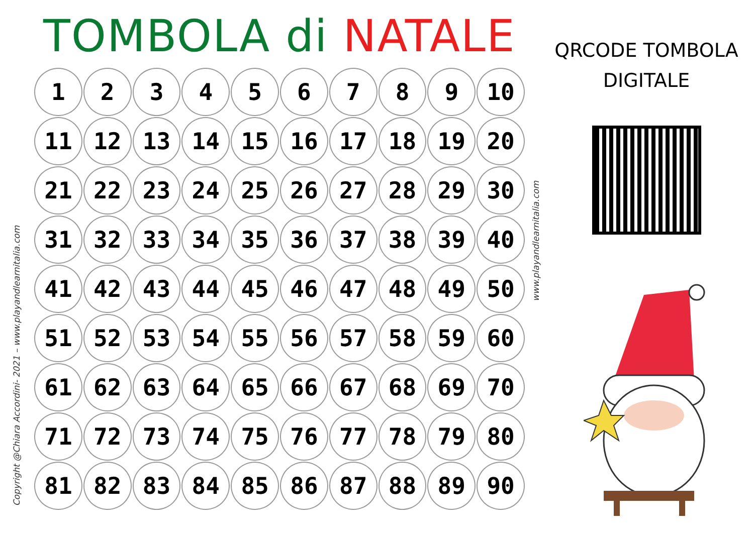Copyright @Chiara Accordini- 2021 – www.playandlearnitalia.com
TOMBOLA di NATALE
| 1 | 2 | 3 | 4 | 5 | 6 | 7 | 8 | 9 | 10 |
| 11 | 12 | 13 | 14 | 15 | 16 | 17 | 18 | 19 | 20 |
| 21 | 22 | 23 | 24 | 25 | 26 | 27 | 28 | 29 | 30 |
| 31 | 32 | 33 | 34 | 35 | 36 | 37 | 38 | 39 | 40 |
| 41 | 42 | 43 | 44 | 45 | 46 | 47 | 48 | 49 | 50 |
| 51 | 52 | 53 | 54 | 55 | 56 | 57 | 58 | 59 | 60 |
| 61 | 62 | 63 | 64 | 65 | 66 | 67 | 68 | 69 | 70 |
| 71 | 72 | 73 | 74 | 75 | 76 | 77 | 78 | 79 | 80 |
| 81 | 82 | 83 | 84 | 85 | 86 | 87 | 88 | 89 | 90 |
www.playandlearnitalia.com
QRCODE TOMBOLA
DIGITALE